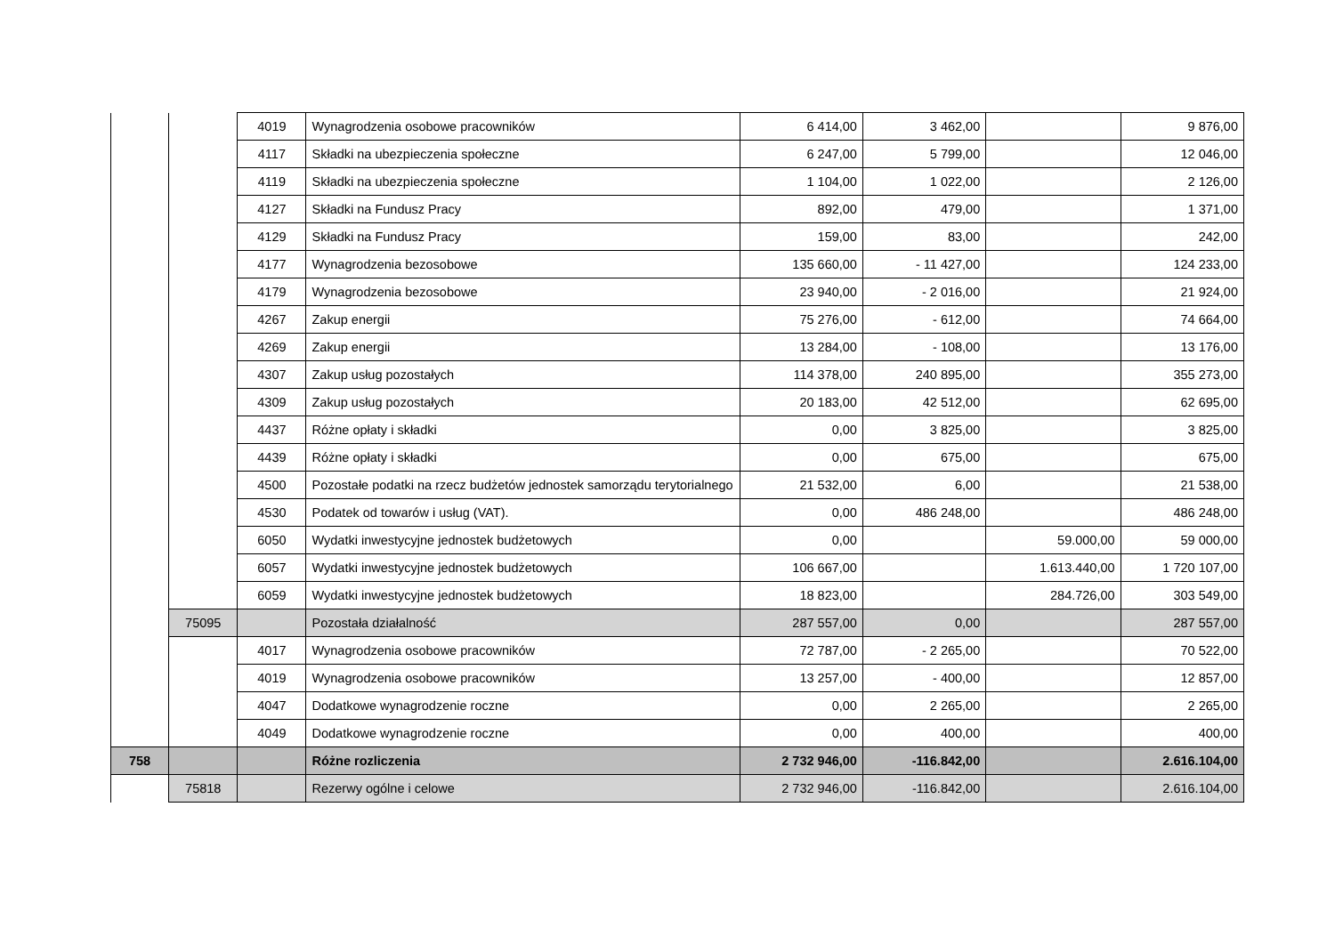| | | 4019 | Wynagrodzenia osobowe pracowników | 6 414,00 | 3 462,00 | | 9 876,00 |
| | | 4117 | Składki na ubezpieczenia społeczne | 6 247,00 | 5 799,00 | | 12 046,00 |
| | | 4119 | Składki na ubezpieczenia społeczne | 1 104,00 | 1 022,00 | | 2 126,00 |
| | | 4127 | Składki na Fundusz Pracy | 892,00 | 479,00 | | 1 371,00 |
| | | 4129 | Składki na Fundusz Pracy | 159,00 | 83,00 | | 242,00 |
| | | 4177 | Wynagrodzenia bezosobowe | 135 660,00 | - 11 427,00 | | 124 233,00 |
| | | 4179 | Wynagrodzenia bezosobowe | 23 940,00 | - 2 016,00 | | 21 924,00 |
| | | 4267 | Zakup energii | 75 276,00 | - 612,00 | | 74 664,00 |
| | | 4269 | Zakup energii | 13 284,00 | - 108,00 | | 13 176,00 |
| | | 4307 | Zakup usług pozostałych | 114 378,00 | 240 895,00 | | 355 273,00 |
| | | 4309 | Zakup usług pozostałych | 20 183,00 | 42 512,00 | | 62 695,00 |
| | | 4437 | Różne opłaty i składki | 0,00 | 3 825,00 | | 3 825,00 |
| | | 4439 | Różne opłaty i składki | 0,00 | 675,00 | | 675,00 |
| | | 4500 | Pozostałe podatki na rzecz budżetów jednostek samorządu terytorialnego | 21 532,00 | 6,00 | | 21 538,00 |
| | | 4530 | Podatek od towarów i usług (VAT). | 0,00 | 486 248,00 | | 486 248,00 |
| | | 6050 | Wydatki inwestycyjne jednostek budżetowych | 0,00 | | 59.000,00 | 59 000,00 |
| | | 6057 | Wydatki inwestycyjne jednostek budżetowych | 106 667,00 | | 1.613.440,00 | 1 720 107,00 |
| | | 6059 | Wydatki inwestycyjne jednostek budżetowych | 18 823,00 | | 284.726,00 | 303 549,00 |
| | 75095 | | Pozostała działalność | 287 557,00 | 0,00 | | 287 557,00 |
| | | 4017 | Wynagrodzenia osobowe pracowników | 72 787,00 | - 2 265,00 | | 70 522,00 |
| | | 4019 | Wynagrodzenia osobowe pracowników | 13 257,00 | - 400,00 | | 12 857,00 |
| | | 4047 | Dodatkowe wynagrodzenie roczne | 0,00 | 2 265,00 | | 2 265,00 |
| | | 4049 | Dodatkowe wynagrodzenie roczne | 0,00 | 400,00 | | 400,00 |
| 758 | | | Różne rozliczenia | 2 732 946,00 | -116.842,00 | | 2.616.104,00 |
| | 75818 | | Rezerwy ogólne i celowe | 2 732 946,00 | -116.842,00 | | 2.616.104,00 |